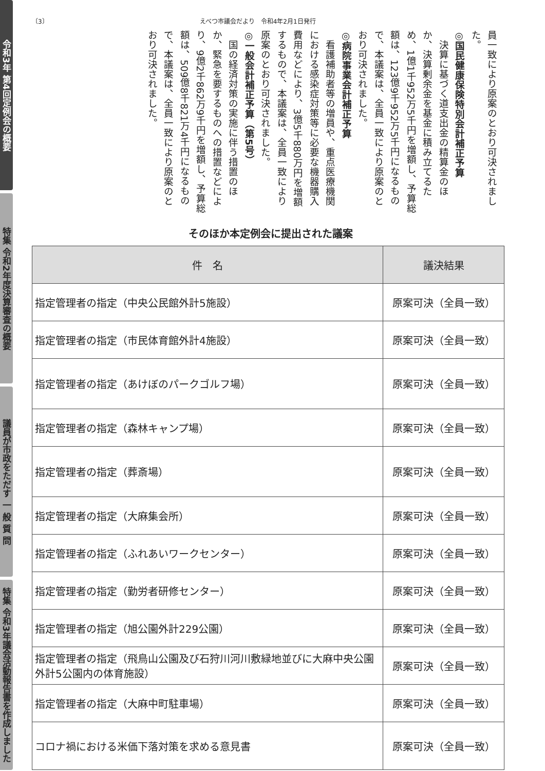令和3年 第4回定例会の概要
特集 令和2年度決算審査の概要
議員が市政をただす 一 般 質 問
特集 令和3年議会活動報告書を作成しました
〔3〕 えべつ市議会だより　令和4年2月1日発行
員一致により原案のとおり可決されました。
◎国民健康保険特別会計補正予算
　決算に基づく道支出金の精算金のほか、決算剰余金を基金に積み立てるため、1億1千952万5千円を増額し、予算総額は、123億9千952万5千円になるもので、本議案は、全員一致により原案のとおり可決されました。
◎病院事業会計補正予算
　看護補助者等の増員や、重点医療機関における感染症対策等に必要な機器購入費用などにより、3億5千880万円を増額するもので、本議案は、全員一致により原案のとおり可決されました。
◎一般会計補正予算（第5号）
　国の経済対策の実施に伴う措置のほか、緊急を要するものへの措置などにより、9億2千862万9千円を増額し、予算総額は、509億8千821万4千円になるもので、本議案は、全員一致により原案のとおり可決されました。
そのほか本定例会に提出された議案
| 件 名 | 議決結果 |
| --- | --- |
| 指定管理者の指定（中央公民館外計5施設） | 原案可決（全員一致） |
| 指定管理者の指定（市民体育館外計4施設） | 原案可決（全員一致） |
| 指定管理者の指定（あけぼのパークゴルフ場） | 原案可決（全員一致） |
| 指定管理者の指定（森林キャンプ場） | 原案可決（全員一致） |
| 指定管理者の指定（葬斎場） | 原案可決（全員一致） |
| 指定管理者の指定（大麻集会所） | 原案可決（全員一致） |
| 指定管理者の指定（ふれあいワークセンター） | 原案可決（全員一致） |
| 指定管理者の指定（勤労者研修センター） | 原案可決（全員一致） |
| 指定管理者の指定（旭公園外計229公園） | 原案可決（全員一致） |
| 指定管理者の指定（飛鳥山公園及び石狩川河川敷緑地並びに大麻中央公園外計5公園内の体育施設） | 原案可決（全員一致） |
| 指定管理者の指定（大麻中町駐車場） | 原案可決（全員一致） |
| コロナ禍における米価下落対策を求める意見書 | 原案可決（全員一致） |